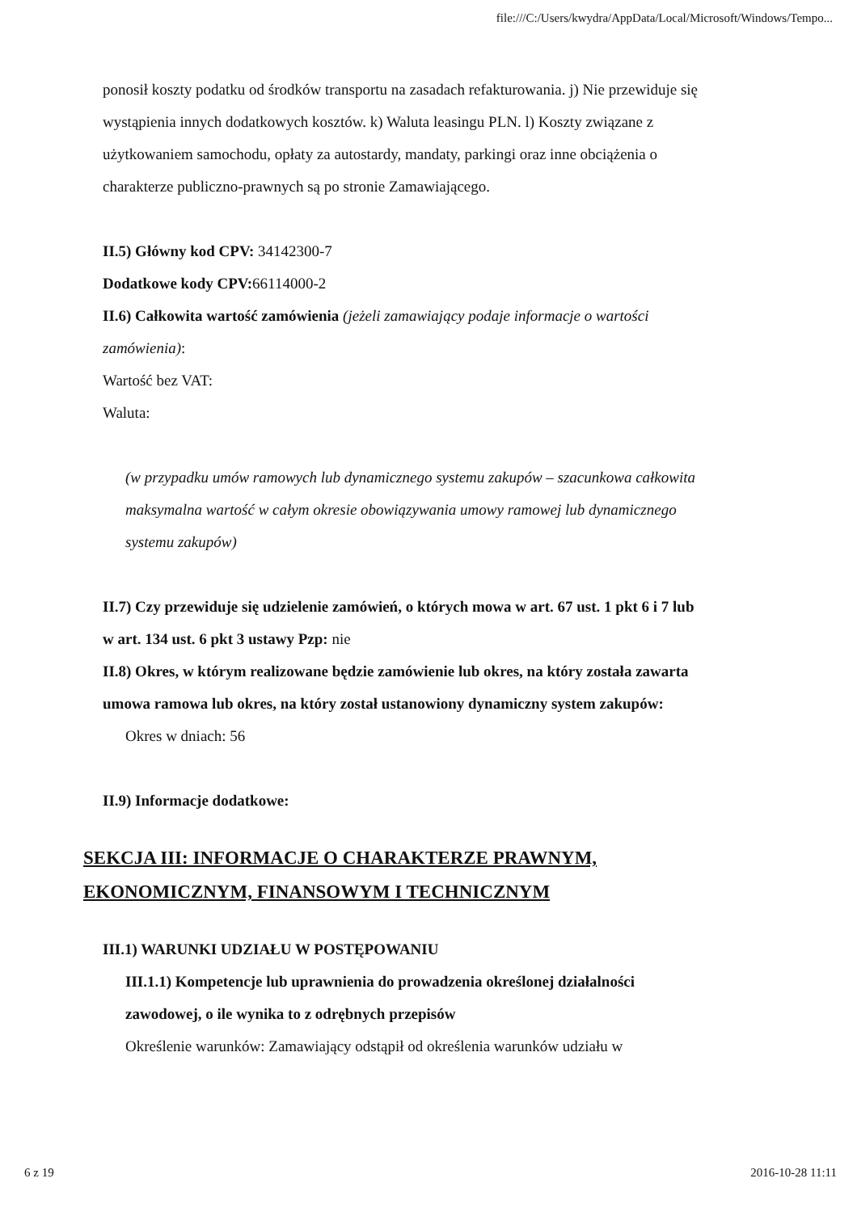file:///C:/Users/kwydra/AppData/Local/Microsoft/Windows/Tempo...
ponosił koszty podatku od środków transportu na zasadach refakturowania. j) Nie przewiduje się wystąpienia innych dodatkowych kosztów. k) Waluta leasingu PLN. l) Koszty związane z użytkowaniem samochodu, opłaty za autostardy, mandaty, parkingi oraz inne obciążenia o charakterze publiczno-prawnych są po stronie Zamawiającego.
II.5) Główny kod CPV: 34142300-7
Dodatkowe kody CPV: 66114000-2
II.6) Całkowita wartość zamówienia (jeżeli zamawiający podaje informacje o wartości zamówienia):
Wartość bez VAT:
Waluta:
(w przypadku umów ramowych lub dynamicznego systemu zakupów – szacunkowa całkowita maksymalna wartość w całym okresie obowiązywania umowy ramowej lub dynamicznego systemu zakupów)
II.7) Czy przewiduje się udzielenie zamówień, o których mowa w art. 67 ust. 1 pkt 6 i 7 lub w art. 134 ust. 6 pkt 3 ustawy Pzp: nie
II.8) Okres, w którym realizowane będzie zamówienie lub okres, na który została zawarta umowa ramowa lub okres, na który został ustanowiony dynamiczny system zakupów:
Okres w dniach: 56
II.9) Informacje dodatkowe:
SEKCJA III: INFORMACJE O CHARAKTERZE PRAWNYM, EKONOMICZNYM, FINANSOWYM I TECHNICZNYM
III.1) WARUNKI UDZIAŁU W POSTĘPOWANIU
III.1.1) Kompetencje lub uprawnienia do prowadzenia określonej działalności zawodowej, o ile wynika to z odrębnych przepisów
Określenie warunków: Zamawiający odstąpił od określenia warunków udziału w
6 z 19 2016-10-28 11:11